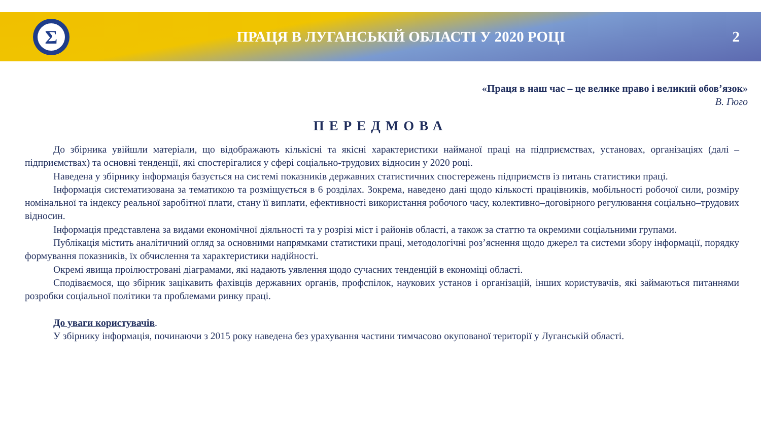Σ
ПРАЦЯ В ЛУГАНСЬКІЙ ОБЛАСТІ У 2020 РОЦІ
2
«Праця в наш час – це велике право і великий обов’язок»
В. Гюго
ПЕРЕДМОВА
До збірника увійшли матеріали, що відображають кількісні та якісні характеристики найманої праці на підприємствах, установах, організаціях (далі – підприємствах) та основні тенденції, які спостерігалися у сфері соціально-трудових відносин у 2020 році.
Наведена у збірнику інформація базується на системі показників державних статистичних спостережень підприємств із питань статистики праці.
Інформація систематизована за тематикою та розміщується в 6 розділах. Зокрема, наведено дані щодо кількості працівників, мобільності робочої сили, розміру номінальної та індексу реальної заробітної плати, стану її виплати, ефективності використання робочого часу, колективно–договірного регулювання соціально–трудових відносин.
Інформація представлена за видами економічної діяльності та у розрізі міст і районів області, а також за статтю та окремими соціальними групами.
Публікація містить аналітичний огляд за основними напрямками статистики праці, методологічні роз’яснення щодо джерел та системи збору інформації, порядку формування показників, їх обчислення та характеристики надійності.
Окремі явища проілюстровані діаграмами, які надають уявлення щодо сучасних тенденцій в економіці області.
Сподіваємося, що збірник зацікавить фахівців державних органів, профспілок, наукових установ і організацій, інших користувачів, які займаються питаннями розробки соціальної політики та проблемами ринку праці.
До уваги користувачів.
У збірнику інформація, починаючи з 2015 року наведена без урахування частини тимчасово окупованої території у Луганській області.